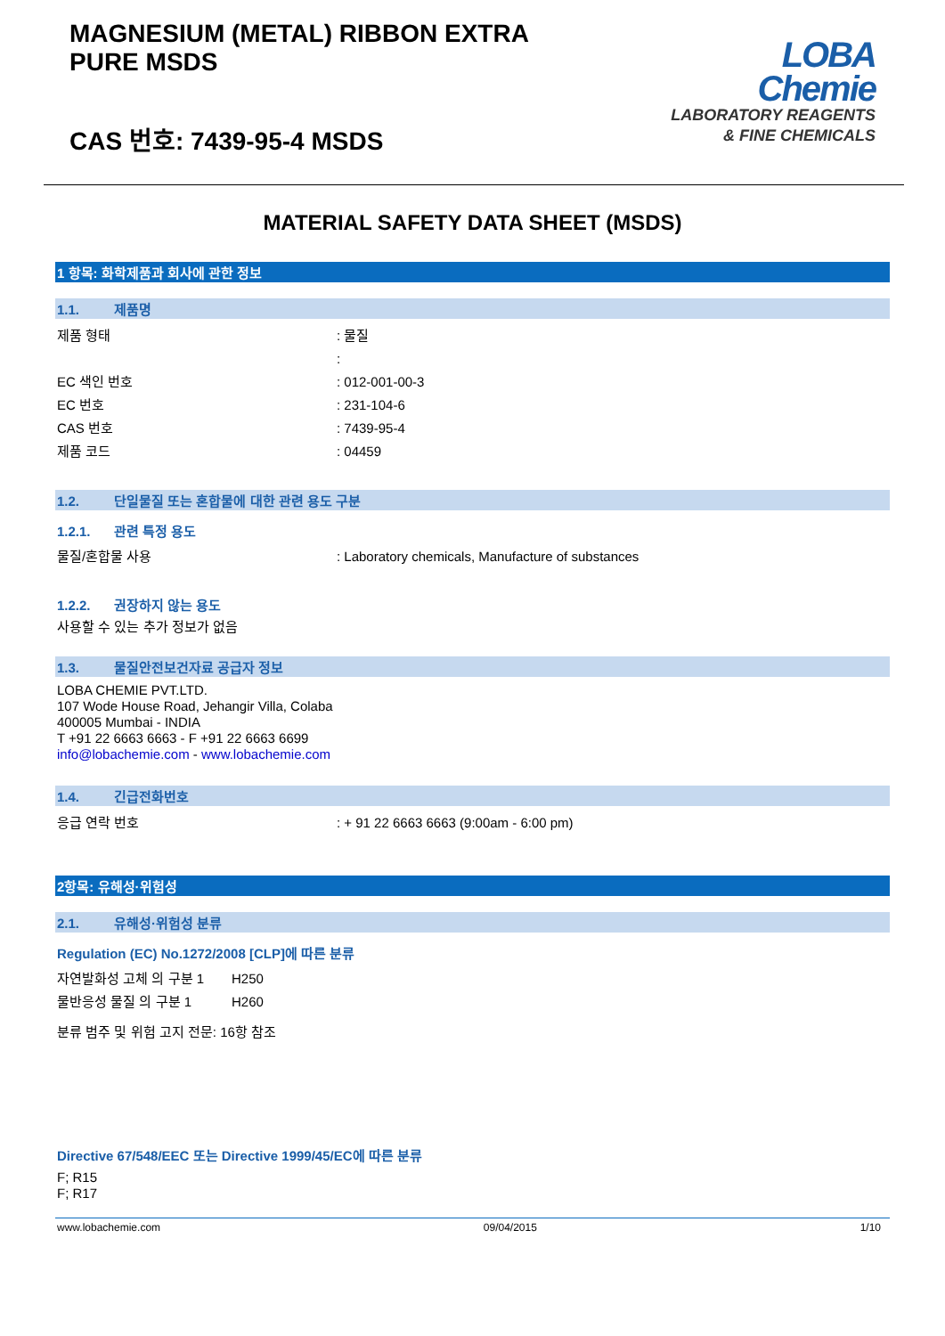MAGNESIUM (METAL) RIBBON EXTRA
PURE MSDS
CAS 번호: 7439-95-4 MSDS
LOBA
Chemie
LABORATORY REAGENTS
& FINE CHEMICALS
MATERIAL SAFETY DATA SHEET (MSDS)
1 항목: 화학제품과 회사에 관한 정보
1.1. 제품명
제품 형태 : 물질
:
EC 색인 번호 : 012-001-00-3
EC 번호 : 231-104-6
CAS 번호 : 7439-95-4
제품 코드 : 04459
1.2. 단일물질 또는 혼합물에 대한 관련 용도 구분
1.2.1. 관련 특정 용도
물질/혼합물 사용 : Laboratory chemicals, Manufacture of substances
1.2.2. 권장하지 않는 용도
사용할 수 있는 추가 정보가 없음
1.3. 물질안전보건자료 공급자 정보
LOBA CHEMIE PVT.LTD.
107 Wode House Road, Jehangir Villa, Colaba
400005 Mumbai - INDIA
T +91 22 6663 6663 - F +91 22 6663 6699
info@lobachemie.com - www.lobachemie.com
1.4. 긴급전화번호
응급 연락 번호 : + 91 22 6663 6663 (9:00am - 6:00 pm)
2항목: 유해성·위험성
2.1. 유해성·위험성 분류
Regulation (EC) No.1272/2008 [CLP]에 따른 분류
자연발화성 고체 의 구분 1 H250
물반응성 물질 의 구분 1 H260
분류 범주 및 위험 고지 전문: 16항 참조
Directive 67/548/EEC 또는 Directive 1999/45/EC에 따른 분류
F; R15
F; R17
www.lobachemie.com 09/04/2015 1/10